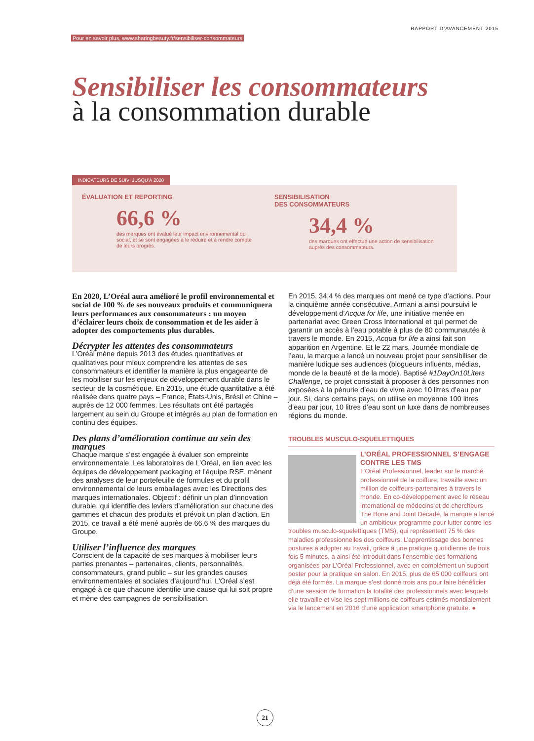RAPPORT D’AVANCEMENT 2015
Pour en savoir plus, www.sharingbeauty.fr/sensibiliser-consommateurs
Sensibiliser les consommateurs
à la consommation durable
INDICATEURS DE SUIVI JUSQU’À 2020
ÉVALUATION ET REPORTING
66,6 %
des marques ont évalué leur impact environnemental ou social, et se sont engagées à le réduire et à rendre compte de leurs progrès.
SENSIBILISATION
DES CONSOMMATEURS
34,4 %
des marques ont effectué une action de sensibilisation auprès des consommateurs.
En 2020, L’Oréal aura amélioré le profil environnemental et social de 100 % de ses nouveaux produits et communiquera leurs performances aux consommateurs : un moyen d’éclairer leurs choix de consommation et de les aider à adopter des comportements plus durables.
Décrypter les attentes des consommateurs
L’Oréal mène depuis 2013 des études quantitatives et qualitatives pour mieux comprendre les attentes de ses consommateurs et identifier la manière la plus engageante de les mobiliser sur les enjeux de développement durable dans le secteur de la cosmétique. En 2015, une étude quantitative a été réalisée dans quatre pays – France, États-Unis, Brésil et Chine – auprès de 12 000 femmes. Les résultats ont été partagés largement au sein du Groupe et intégrés au plan de formation en continu des équipes.
Des plans d’amélioration continue au sein des marques
Chaque marque s’est engagée à évaluer son empreinte environnementale. Les laboratoires de L’Oréal, en lien avec les équipes de développement packaging et l’équipe RSE, mènent des analyses de leur portefeuille de formules et du profil environnemental de leurs emballages avec les Directions des marques internationales. Objectif : définir un plan d’innovation durable, qui identifie des leviers d’amélioration sur chacune des gammes et chacun des produits et prévoit un plan d’action. En 2015, ce travail a été mené auprès de 66,6 % des marques du Groupe.
Utiliser l’influence des marques
Conscient de la capacité de ses marques à mobiliser leurs parties prenantes – partenaires, clients, personnalités, consommateurs, grand public – sur les grandes causes environnementales et sociales d’aujourd’hui, L’Oréal s’est engagé à ce que chacune identifie une cause qui lui soit propre et mène des campagnes de sensibilisation.
En 2015, 34,4 % des marques ont mené ce type d’actions. Pour la cinquième année consécutive, Armani a ainsi poursuivi le développement d’Acqua for life, une initiative menée en partenariat avec Green Cross International et qui permet de garantir un accès à l’eau potable à plus de 80 communautés à travers le monde. En 2015, Acqua for life a ainsi fait son apparition en Argentine. Et le 22 mars, Journée mondiale de l’eau, la marque a lancé un nouveau projet pour sensibiliser de manière ludique ses audiences (blogueurs influents, médias, monde de la beauté et de la mode). Baptisé #1DayOn10Liters Challenge, ce projet consistait à proposer à des personnes non exposées à la pénurie d’eau de vivre avec 10 litres d’eau par jour. Si, dans certains pays, on utilise en moyenne 100 litres d’eau par jour, 10 litres d’eau sont un luxe dans de nombreuses régions du monde.
TROUBLES MUSCULO-SQUELETTIQUES
L’ORÉAL PROFESSIONNEL S’ENGAGE CONTRE LES TMS
L’Oréal Professionnel, leader sur le marché professionnel de la coiffure, travaille avec un million de coiffeurs-partenaires à travers le monde. En co-développement avec le réseau international de médecins et de chercheurs The Bone and Joint Decade, la marque a lancé un ambitieux programme pour lutter contre les troubles musculo-squelettiques (TMS), qui représentent 75 % des maladies professionnelles des coiffeurs. L’apprentissage des bonnes postures à adopter au travail, grâce à une pratique quotidienne de trois fois 5 minutes, a ainsi été introduit dans l’ensemble des formations organisées par L’Oréal Professionnel, avec en complément un support poster pour la pratique en salon. En 2015, plus de 65 000 coiffeurs ont déjà été formés. La marque s’est donné trois ans pour faire bénéficier d’une session de formation la totalité des professionnels avec lesquels elle travaille et vise les sept millions de coiffeurs estimés mondialement via le lancement en 2016 d’une application smartphone gratuite. ●
21